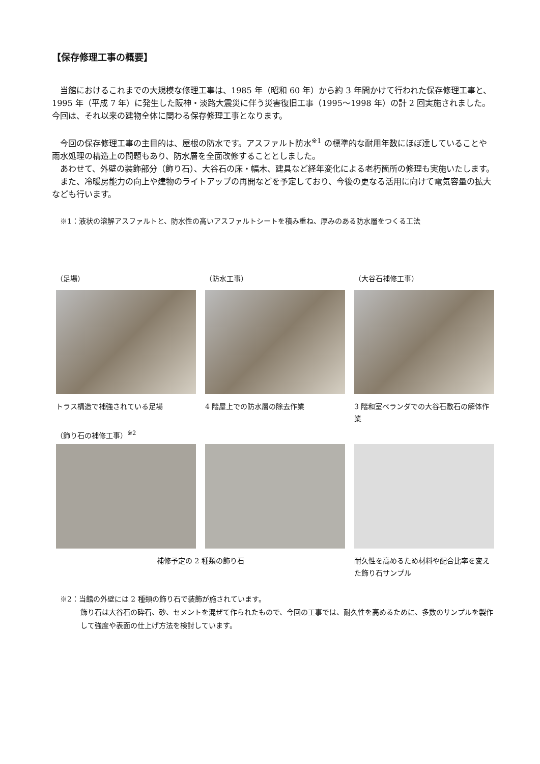【保存修理工事の概要】
当館におけるこれまでの大規模な修理工事は、1985 年（昭和 60 年）から約 3 年間かけて行われた保存修理工事と、1995 年（平成 7 年）に発生した阪神・淡路大震災に伴う災害復旧工事（1995〜1998 年）の計 2 回実施されました。今回は、それ以来の建物全体に関わる保存修理工事となります。
今回の保存修理工事の主目的は、屋根の防水です。アスファルト防水<sup>※1</sup> の標準的な耐用年数にほぼ達していることや雨水処理の構造上の問題もあり、防水層を全面改修することとしました。
あわせて、外壁の装飾部分（飾り石）、大谷石の床・幅木、建具など経年変化による老朽箇所の修理も実施いたします。
また、冷暖房能力の向上や建物のライトアップの再開などを予定しており、今後の更なる活用に向けて電気容量の拡大なども行います。
※1：液状の溶解アスファルトと、防水性の高いアスファルトシートを積み重ね、厚みのある防水層をつくる工法
（足場）
トラス構造で補強されている足場
（防水工事）
4 階屋上での防水層の除去作業
（大谷石補修工事）
3 階和室ベランダでの大谷石敷石の解体作業
（飾り石の補修工事）<sup>※2</sup>
補修予定の 2 種類の飾り石 耐久性を高めるため材料や配合比率を変えた飾り石サンプル
※2：当館の外壁には 2 種類の飾り石で装飾が施されています。
飾り石は大谷石の砕石、砂、セメントを混ぜて作られたもので、今回の工事では、耐久性を高めるために、多数のサンプルを製作して強度や表面の仕上げ方法を検討しています。